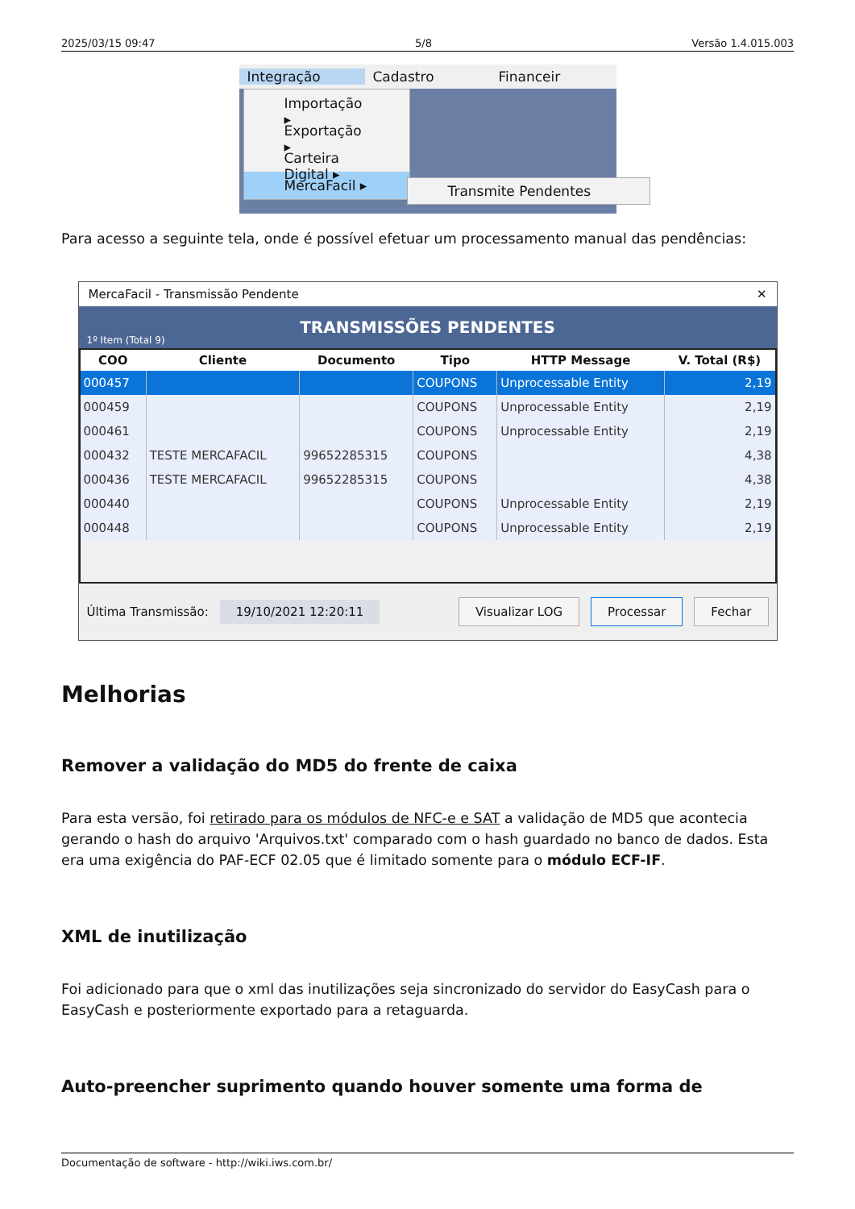2025/03/15 09:47 5/8 Versão 1.4.015.003
Integração Cadastro Financeir
Importação ▸
Exportação ▸
Carteira Digital ▸
MercaFacil ▸
Transmite Pendentes
Para acesso a seguinte tela, onde é possível efetuar um processamento manual das pendências:
MercaFacil - Transmissão Pendente ✕
TRANSMISSÕES PENDENTES
1º Item (Total 9)
| COO | Cliente | Documento | Tipo | HTTP Message | V. Total (R$) |
| --- | --- | --- | --- | --- | --- |
| 000457 | | | COUPONS | Unprocessable Entity | 2,19 |
| 000459 | | | COUPONS | Unprocessable Entity | 2,19 |
| 000461 | | | COUPONS | Unprocessable Entity | 2,19 |
| 000432 | TESTE MERCAFACIL | 99652285315 | COUPONS | | 4,38 |
| 000436 | TESTE MERCAFACIL | 99652285315 | COUPONS | | 4,38 |
| 000440 | | | COUPONS | Unprocessable Entity | 2,19 |
| 000448 | | | COUPONS | Unprocessable Entity | 2,19 |
Última Transmissão: 19/10/2021 12:20:11 Visualizar LOG Processar Fechar
Melhorias
Remover a validação do MD5 do frente de caixa
Para esta versão, foi retirado para os módulos de NFC-e e SAT a validação de MD5 que acontecia gerando o hash do arquivo 'Arquivos.txt' comparado com o hash guardado no banco de dados. Esta era uma exigência do PAF-ECF 02.05 que é limitado somente para o módulo ECF-IF.
XML de inutilização
Foi adicionado para que o xml das inutilizações seja sincronizado do servidor do EasyCash para o EasyCash e posteriormente exportado para a retaguarda.
Auto-preencher suprimento quando houver somente uma forma de
Documentação de software - http://wiki.iws.com.br/